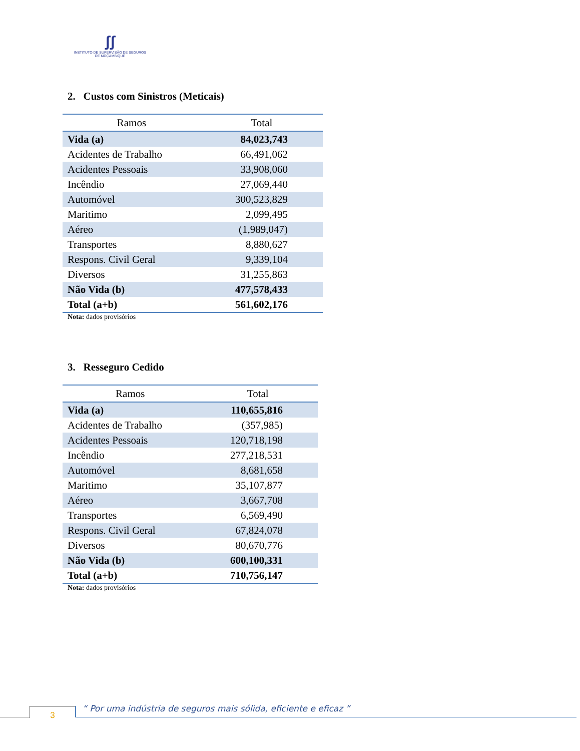ʃʃ
INSTITUTO DE SUPERVISÃO DE SEGUROS
DE MOÇAMBIQUE
2. Custos com Sinistros (Meticais)
| Ramos | Total |
| --- | --- |
| Vida (a) | 84,023,743 |
| Acidentes de Trabalho | 66,491,062 |
| Acidentes Pessoais | 33,908,060 |
| Incêndio | 27,069,440 |
| Automóvel | 300,523,829 |
| Maritimo | 2,099,495 |
| Aéreo | (1,989,047) |
| Transportes | 8,880,627 |
| Respons. Civil Geral | 9,339,104 |
| Diversos | 31,255,863 |
| Não Vida (b) | 477,578,433 |
| Total (a+b) | 561,602,176 |
Nota: dados provisórios
3. Resseguro Cedido
| Ramos | Total |
| --- | --- |
| Vida (a) | 110,655,816 |
| Acidentes de Trabalho | (357,985) |
| Acidentes Pessoais | 120,718,198 |
| Incêndio | 277,218,531 |
| Automóvel | 8,681,658 |
| Maritimo | 35,107,877 |
| Aéreo | 3,667,708 |
| Transportes | 6,569,490 |
| Respons. Civil Geral | 67,824,078 |
| Diversos | 80,670,776 |
| Não Vida (b) | 600,100,331 |
| Total (a+b) | 710,756,147 |
Nota: dados provisórios
3
“ Por uma indústria de seguros mais sólida, eficiente e eficaz ”